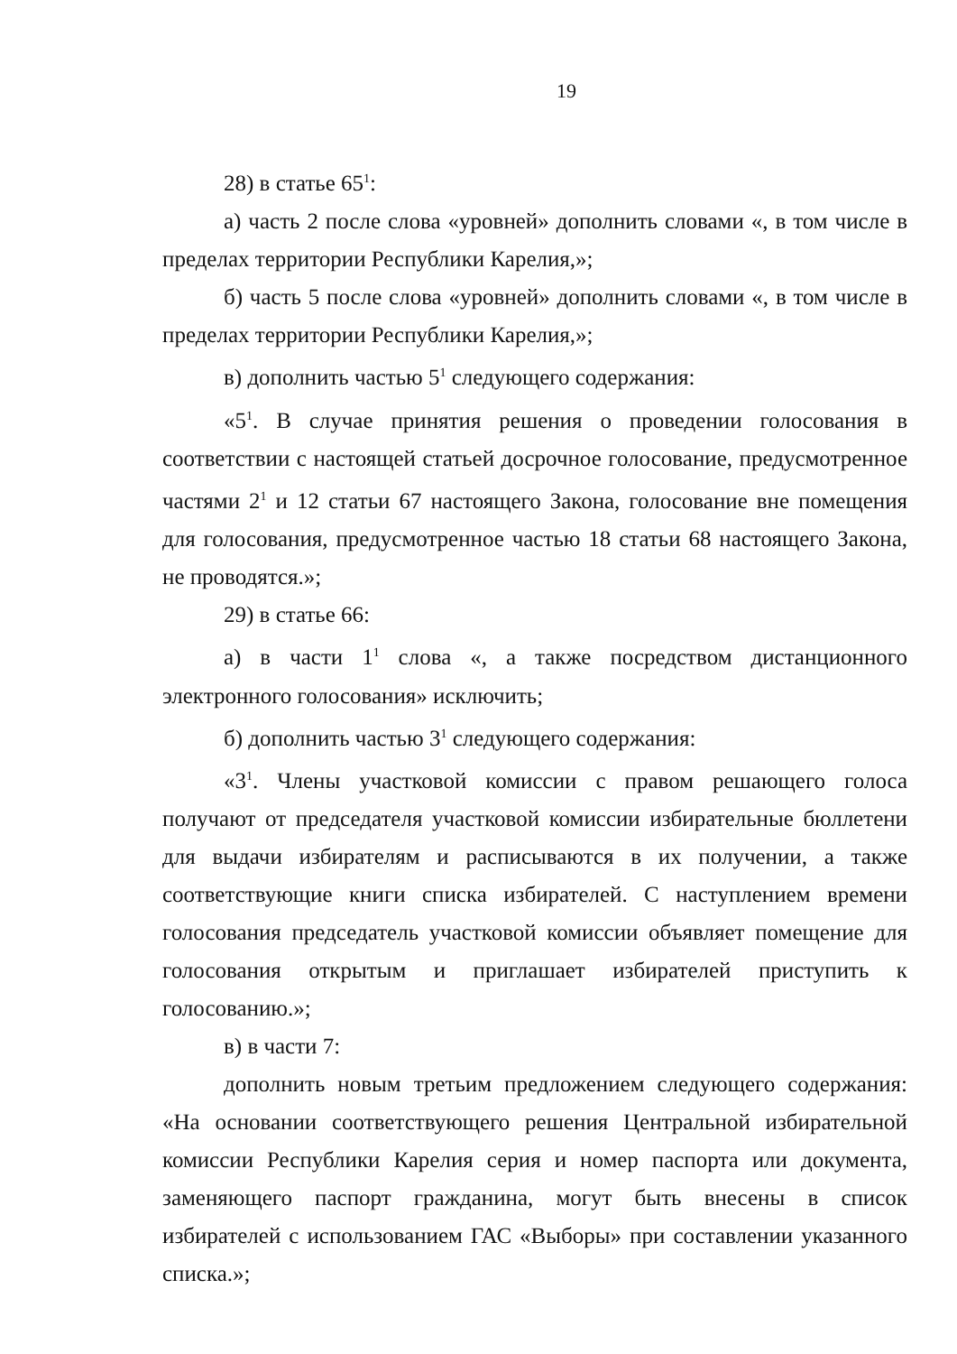19
28) в статье 65<sup>1</sup>:
а) часть 2 после слова «уровней» дополнить словами «, в том числе в пределах территории Республики Карелия,»;
б) часть 5 после слова «уровней» дополнить словами «, в том числе в пределах территории Республики Карелия,»;
в) дополнить частью 5<sup>1</sup> следующего содержания:
«5<sup>1</sup>. В случае принятия решения о проведении голосования в соответствии с настоящей статьей досрочное голосование, предусмотренное частями 2<sup>1</sup> и 12 статьи 67 настоящего Закона, голосование вне помещения для голосования, предусмотренное частью 18 статьи 68 настоящего Закона, не проводятся.»;
29) в статье 66:
а) в части 1<sup>1</sup> слова «, а также посредством дистанционного электронного голосования» исключить;
б) дополнить частью 3<sup>1</sup> следующего содержания:
«3<sup>1</sup>. Члены участковой комиссии с правом решающего голоса получают от председателя участковой комиссии избирательные бюллетени для выдачи избирателям и расписываются в их получении, а также соответствующие книги списка избирателей. С наступлением времени голосования председатель участковой комиссии объявляет помещение для голосования открытым и приглашает избирателей приступить к голосованию.»;
в) в части 7:
дополнить новым третьим предложением следующего содержания: «На основании соответствующего решения Центральной избирательной комиссии Республики Карелия серия и номер паспорта или документа, заменяющего паспорт гражданина, могут быть внесены в список избирателей с использованием ГАС «Выборы» при составлении указанного списка.»;